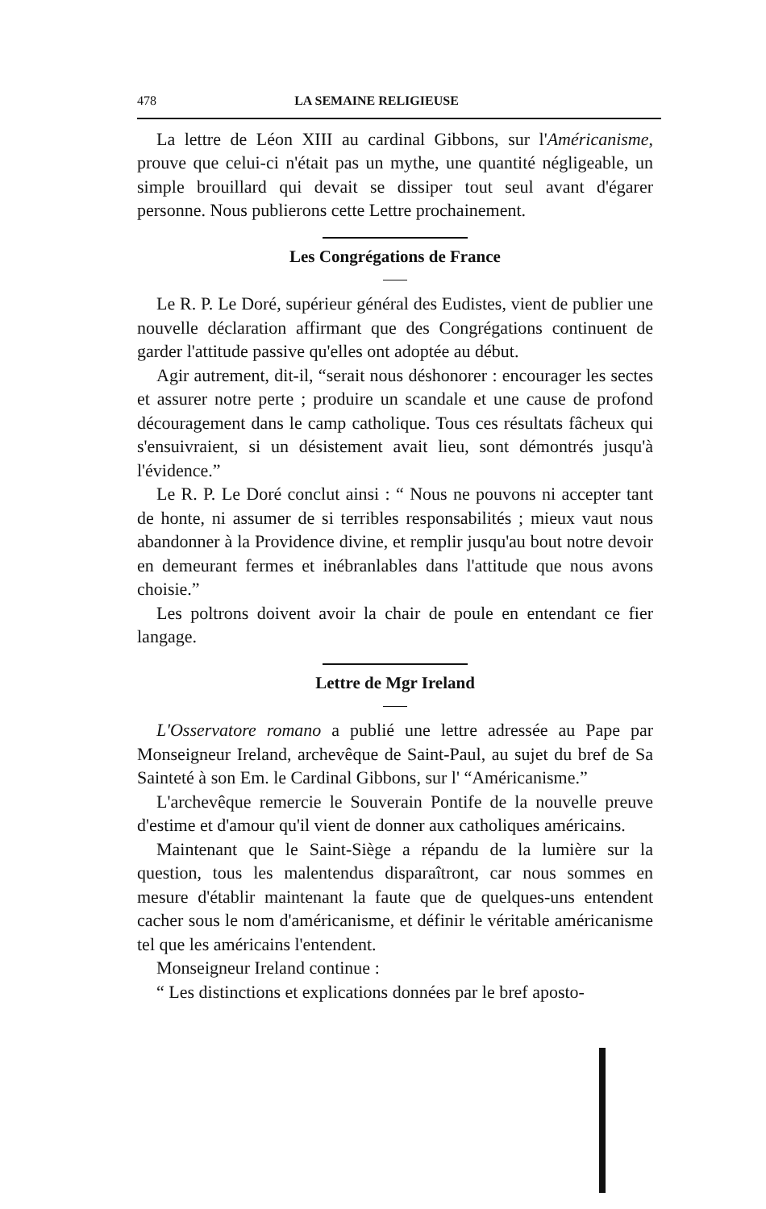478 LA SEMAINE RELIGIEUSE
La lettre de Léon XIII au cardinal Gibbons, sur l'Américanisme, prouve que celui-ci n'était pas un mythe, une quantité négligeable, un simple brouillard qui devait se dissiper tout seul avant d'égarer personne. Nous publierons cette Lettre prochainement.
Les Congrégations de France
Le R. P. Le Doré, supérieur général des Eudistes, vient de publier une nouvelle déclaration affirmant que des Congrégations continuent de garder l'attitude passive qu'elles ont adoptée au début.
Agir autrement, dit-il, “serait nous déshonorer : encourager les sectes et assurer notre perte ; produire un scandale et une cause de profond découragement dans le camp catholique. Tous ces résultats fâcheux qui s'ensuivraient, si un désistement avait lieu, sont démontrés jusqu'à l'évidence.”
Le R. P. Le Doré conclut ainsi : “ Nous ne pouvons ni accepter tant de honte, ni assumer de si terribles responsabilités ; mieux vaut nous abandonner à la Providence divine, et remplir jusqu'au bout notre devoir en demeurant fermes et inébranlables dans l'attitude que nous avons choisie.”
Les poltrons doivent avoir la chair de poule en entendant ce fier langage.
Lettre de Mgr Ireland
L'Osservatore romano a publié une lettre adressée au Pape par Monseigneur Ireland, archevêque de Saint-Paul, au sujet du bref de Sa Sainteté à son Em. le Cardinal Gibbons, sur l' “Américanisme.”
L'archevêque remercie le Souverain Pontife de la nouvelle preuve d'estime et d'amour qu'il vient de donner aux catholiques américains.
Maintenant que le Saint-Siège a répandu de la lumière sur la question, tous les malentendus disparaîtront, car nous sommes en mesure d'établir maintenant la faute que de quelques-uns entendent cacher sous le nom d'américanisme, et définir le véritable américanisme tel que les américains l'entendent.
Monseigneur Ireland continue :
“ Les distinctions et explications données par le bref aposto-